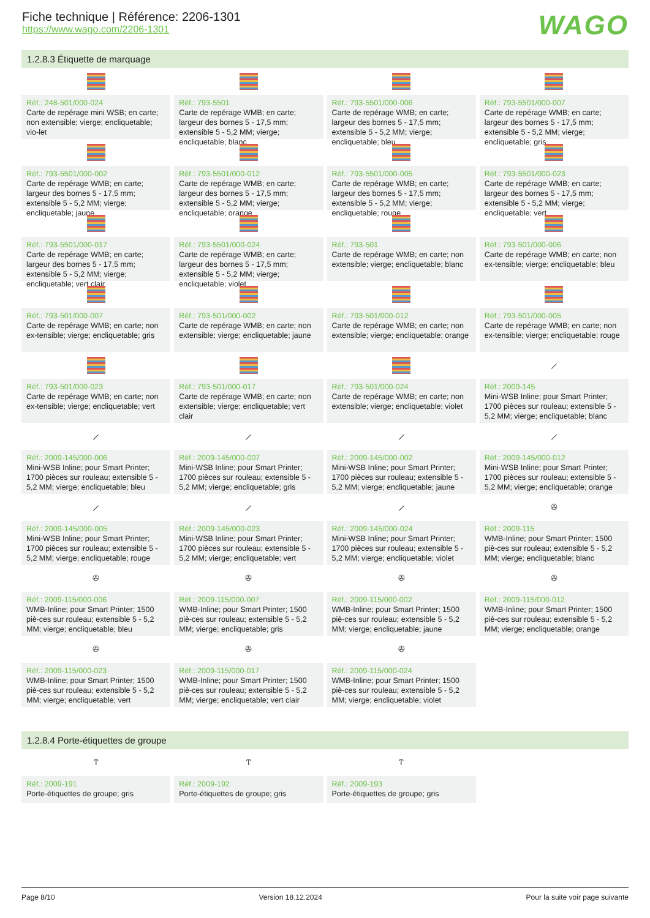Fiche technique | Référence: 2206-1301
https://www.wago.com/2206-1301
WAGO
1.2.8.3 Étiquette de marquage
Réf.: 248-501/000-024
Carte de repérage mini WSB; en carte; non extensible; vierge; encliquetable; vio-let
Réf.: 793-5501
Carte de repérage WMB; en carte; largeur des bornes 5 - 17,5 mm; extensible 5 - 5,2 MM; vierge; encliquetable; blanc
Réf.: 793-5501/000-006
Carte de repérage WMB; en carte; largeur des bornes 5 - 17,5 mm; extensible 5 - 5,2 MM; vierge; encliquetable; bleu
Réf.: 793-5501/000-007
Carte de repérage WMB; en carte; largeur des bornes 5 - 17,5 mm; extensible 5 - 5,2 MM; vierge; encliquetable; gris
Réf.: 793-5501/000-002
Carte de repérage WMB; en carte; largeur des bornes 5 - 17,5 mm; extensible 5 - 5,2 MM; vierge; encliquetable; jaune
Réf.: 793-5501/000-012
Carte de repérage WMB; en carte; largeur des bornes 5 - 17,5 mm; extensible 5 - 5,2 MM; vierge; encliquetable; orange
Réf.: 793-5501/000-005
Carte de repérage WMB; en carte; largeur des bornes 5 - 17,5 mm; extensible 5 - 5,2 MM; vierge; encliquetable; rouge
Réf.: 793-5501/000-023
Carte de repérage WMB; en carte; largeur des bornes 5 - 17,5 mm; extensible 5 - 5,2 MM; vierge; encliquetable; vert
Réf.: 793-5501/000-017
Carte de repérage WMB; en carte; largeur des bornes 5 - 17,5 mm; extensible 5 - 5,2 MM; vierge; encliquetable; vert clair
Réf.: 793-5501/000-024
Carte de repérage WMB; en carte; largeur des bornes 5 - 17,5 mm; extensible 5 - 5,2 MM; vierge; encliquetable; violet
Réf.: 793-501
Carte de repérage WMB; en carte; non extensible; vierge; encliquetable; blanc
Réf.: 793-501/000-006
Carte de repérage WMB; en carte; non ex-tensible; vierge; encliquetable; bleu
Réf.: 793-501/000-007
Carte de repérage WMB; en carte; non ex-tensible; vierge; encliquetable; gris
Réf.: 793-501/000-002
Carte de repérage WMB; en carte; non extensible; vierge; encliquetable; jaune
Réf.: 793-501/000-012
Carte de repérage WMB; en carte; non extensible; vierge; encliquetable; orange
Réf.: 793-501/000-005
Carte de repérage WMB; en carte; non ex-tensible; vierge; encliquetable; rouge
Réf.: 793-501/000-023
Carte de repérage WMB; en carte; non ex-tensible; vierge; encliquetable; vert
Réf.: 793-501/000-017
Carte de repérage WMB; en carte; non extensible; vierge; encliquetable; vert clair
Réf.: 793-501/000-024
Carte de repérage WMB; en carte; non extensible; vierge; encliquetable; violet
⟋
Réf.: 2009-145
Mini-WSB Inline; pour Smart Printer; 1700 pièces sur rouleau; extensible 5 - 5,2 MM; vierge; encliquetable; blanc
⟋
Réf.: 2009-145/000-006
Mini-WSB Inline; pour Smart Printer; 1700 pièces sur rouleau; extensible 5 - 5,2 MM; vierge; encliquetable; bleu
⟋
Réf.: 2009-145/000-007
Mini-WSB Inline; pour Smart Printer; 1700 pièces sur rouleau; extensible 5 - 5,2 MM; vierge; encliquetable; gris
⟋
Réf.: 2009-145/000-002
Mini-WSB Inline; pour Smart Printer; 1700 pièces sur rouleau; extensible 5 - 5,2 MM; vierge; encliquetable; jaune
⟋
Réf.: 2009-145/000-012
Mini-WSB Inline; pour Smart Printer; 1700 pièces sur rouleau; extensible 5 - 5,2 MM; vierge; encliquetable; orange
⟋
Réf.: 2009-145/000-005
Mini-WSB Inline; pour Smart Printer; 1700 pièces sur rouleau; extensible 5 - 5,2 MM; vierge; encliquetable; rouge
⟋
Réf.: 2009-145/000-023
Mini-WSB Inline; pour Smart Printer; 1700 pièces sur rouleau; extensible 5 - 5,2 MM; vierge; encliquetable; vert
⟋
Réf.: 2009-145/000-024
Mini-WSB Inline; pour Smart Printer; 1700 pièces sur rouleau; extensible 5 - 5,2 MM; vierge; encliquetable; violet
✇
Réf.: 2009-115
WMB-Inline; pour Smart Printer; 1500 piè-ces sur rouleau; extensible 5 - 5,2 MM; vierge; encliquetable; blanc
✇
Réf.: 2009-115/000-006
WMB-Inline; pour Smart Printer; 1500 piè-ces sur rouleau; extensible 5 - 5,2 MM; vierge; encliquetable; bleu
✇
Réf.: 2009-115/000-007
WMB-Inline; pour Smart Printer; 1500 piè-ces sur rouleau; extensible 5 - 5,2 MM; vierge; encliquetable; gris
✇
Réf.: 2009-115/000-002
WMB-Inline; pour Smart Printer; 1500 piè-ces sur rouleau; extensible 5 - 5,2 MM; vierge; encliquetable; jaune
✇
Réf.: 2009-115/000-012
WMB-Inline; pour Smart Printer; 1500 piè-ces sur rouleau; extensible 5 - 5,2 MM; vierge; encliquetable; orange
✇
Réf.: 2009-115/000-023
WMB-Inline; pour Smart Printer; 1500 piè-ces sur rouleau; extensible 5 - 5,2 MM; vierge; encliquetable; vert
✇
Réf.: 2009-115/000-017
WMB-Inline; pour Smart Printer; 1500 piè-ces sur rouleau; extensible 5 - 5,2 MM; vierge; encliquetable; vert clair
✇
Réf.: 2009-115/000-024
WMB-Inline; pour Smart Printer; 1500 piè-ces sur rouleau; extensible 5 - 5,2 MM; vierge; encliquetable; violet
1.2.8.4 Porte-étiquettes de groupe
Ⲧ
Réf.: 2009-191
Porte-étiquettes de groupe; gris
Ⲧ
Réf.: 2009-192
Porte-étiquettes de groupe; gris
Ⲧ
Réf.: 2009-193
Porte-étiquettes de groupe; gris
Page 8/10 Version 18.12.2024 Pour la suite voir page suivante